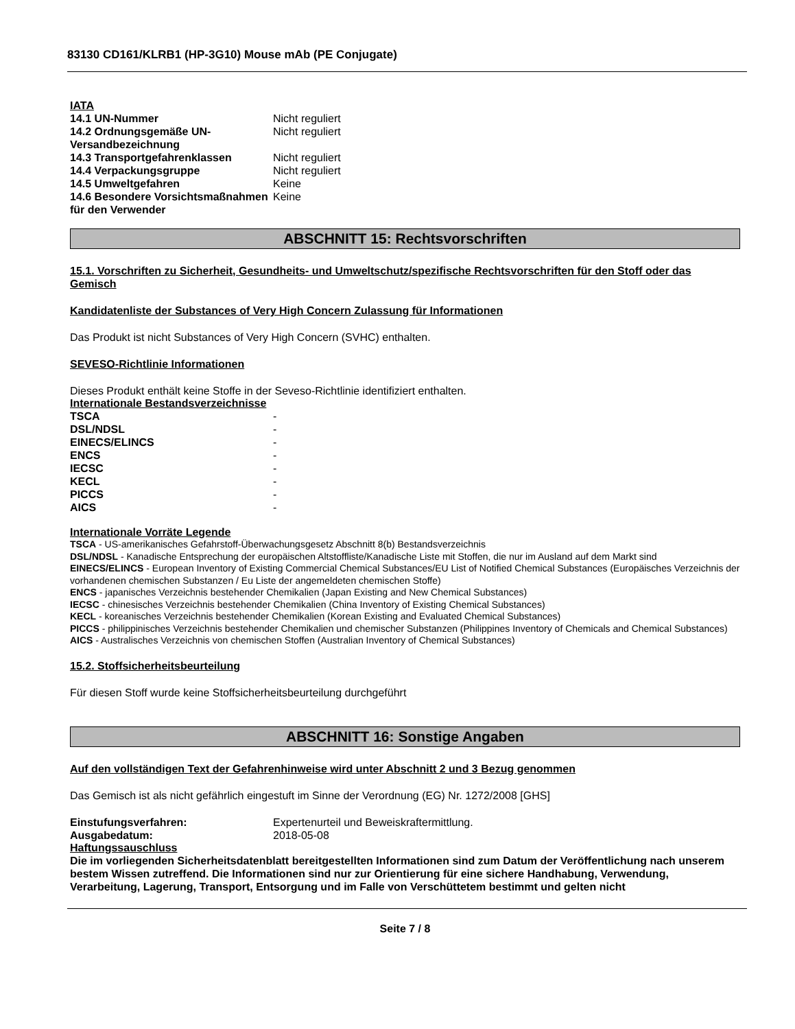83130 CD161/KLRB1 (HP-3G10) Mouse mAb (PE Conjugate)
IATA
| 14.1 UN-Nummer | Nicht reguliert |
| 14.2 Ordnungsgemäße UN-Versandbezeichnung | Nicht reguliert |
| 14.3 Transportgefahrenklassen | Nicht reguliert |
| 14.4 Verpackungsgruppe | Nicht reguliert |
| 14.5 Umweltgefahren | Keine |
| 14.6 Besondere Vorsichtsmaßnahmen für den Verwender | Keine |
ABSCHNITT 15: Rechtsvorschriften
15.1. Vorschriften zu Sicherheit, Gesundheits- und Umweltschutz/spezifische Rechtsvorschriften für den Stoff oder das Gemisch
Kandidatenliste der Substances of Very High Concern Zulassung für Informationen
Das Produkt ist nicht Substances of Very High Concern (SVHC) enthalten.
SEVESO-Richtlinie Informationen
Dieses Produkt enthält keine Stoffe in der Seveso-Richtlinie identifiziert enthalten.
Internationale Bestandsverzeichnisse
| TSCA | - |
| DSL/NDSL | - |
| EINECS/ELINCS | - |
| ENCS | - |
| IECSC | - |
| KECL | - |
| PICCS | - |
| AICS | - |
Internationale Vorräte Legende
TSCA - US-amerikanisches Gefahrstoff-Überwachungsgesetz Abschnitt 8(b) Bestandsverzeichnis
DSL/NDSL - Kanadische Entsprechung der europäischen Altstoffliste/Kanadische Liste mit Stoffen, die nur im Ausland auf dem Markt sind
EINECS/ELINCS - European Inventory of Existing Commercial Chemical Substances/EU List of Notified Chemical Substances (Europäisches Verzeichnis der vorhandenen chemischen Substanzen / Eu Liste der angemeldeten chemischen Stoffe)
ENCS - japanisches Verzeichnis bestehender Chemikalien (Japan Existing and New Chemical Substances)
IECSC - chinesisches Verzeichnis bestehender Chemikalien (China Inventory of Existing Chemical Substances)
KECL - koreanisches Verzeichnis bestehender Chemikalien (Korean Existing and Evaluated Chemical Substances)
PICCS - philippinisches Verzeichnis bestehender Chemikalien und chemischer Substanzen (Philippines Inventory of Chemicals and Chemical Substances)
AICS - Australisches Verzeichnis von chemischen Stoffen (Australian Inventory of Chemical Substances)
15.2. Stoffsicherheitsbeurteilung
Für diesen Stoff wurde keine Stoffsicherheitsbeurteilung durchgeführt
ABSCHNITT 16: Sonstige Angaben
Auf den vollständigen Text der Gefahrenhinweise wird unter Abschnitt 2 und 3 Bezug genommen
Das Gemisch ist als nicht gefährlich eingestuft im Sinne der Verordnung (EG) Nr. 1272/2008 [GHS]
| Einstufungsverfahren: | Expertenurteil und Beweiskraftermittlung. |
| Ausgabedatum: | 2018-05-08 |
Haftungssauschluss
Die im vorliegenden Sicherheitsdatenblatt bereitgestellten Informationen sind zum Datum der Veröffentlichung nach unserem bestem Wissen zutreffend. Die Informationen sind nur zur Orientierung für eine sichere Handhabung, Verwendung, Verarbeitung, Lagerung, Transport, Entsorgung und im Falle von Verschüttetem bestimmt und gelten nicht
Seite 7 / 8